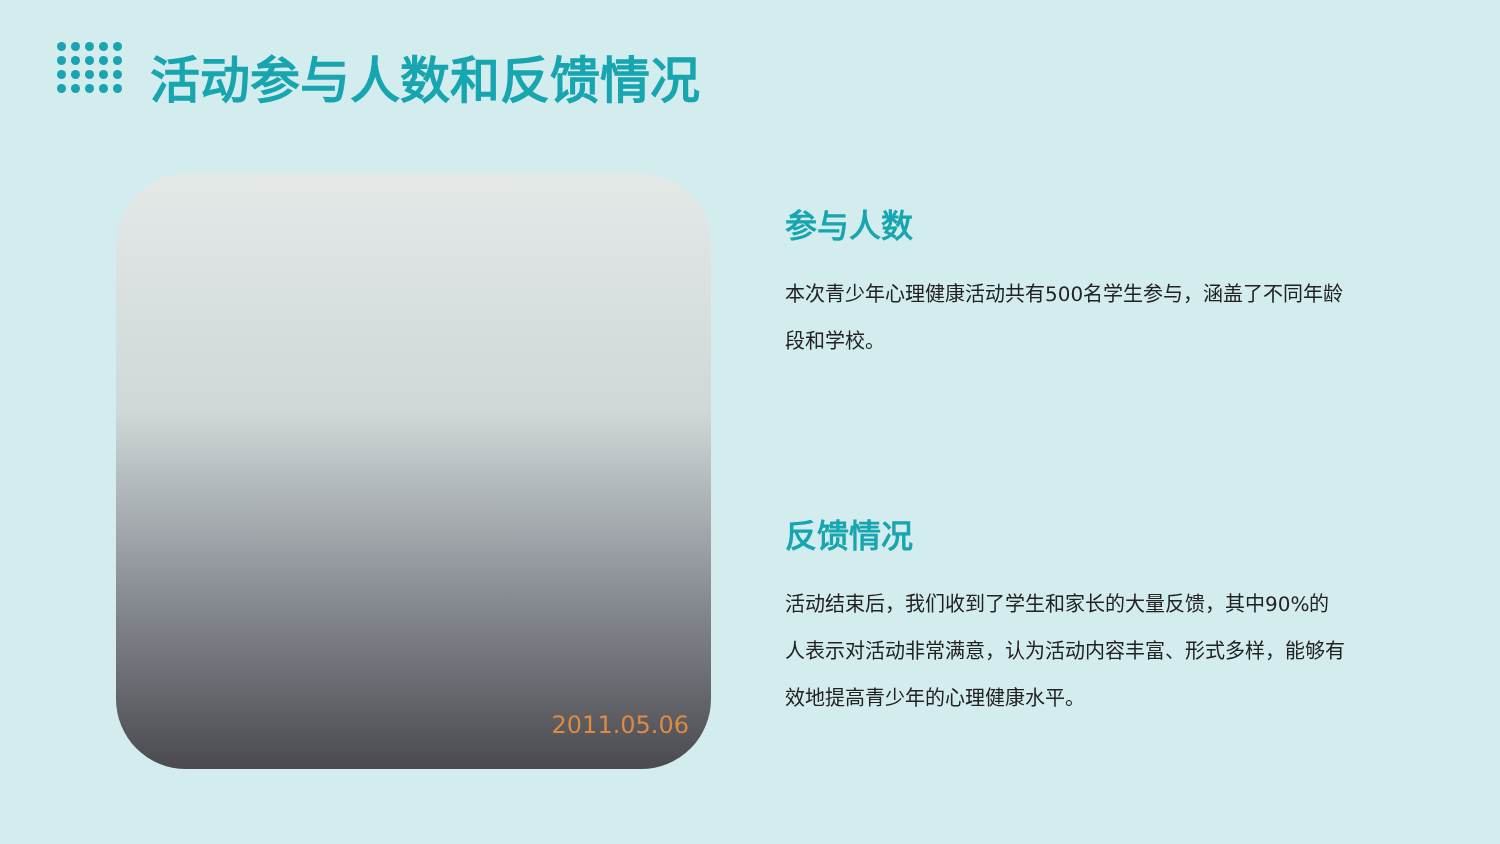活动参与人数和反馈情况
2011.05.06
参与人数
本次青少年心理健康活动共有500名学生参与，涵盖了不同年龄段和学校。
反馈情况
活动结束后，我们收到了学生和家长的大量反馈，其中90%的人表示对活动非常满意，认为活动内容丰富、形式多样，能够有效地提高青少年的心理健康水平。